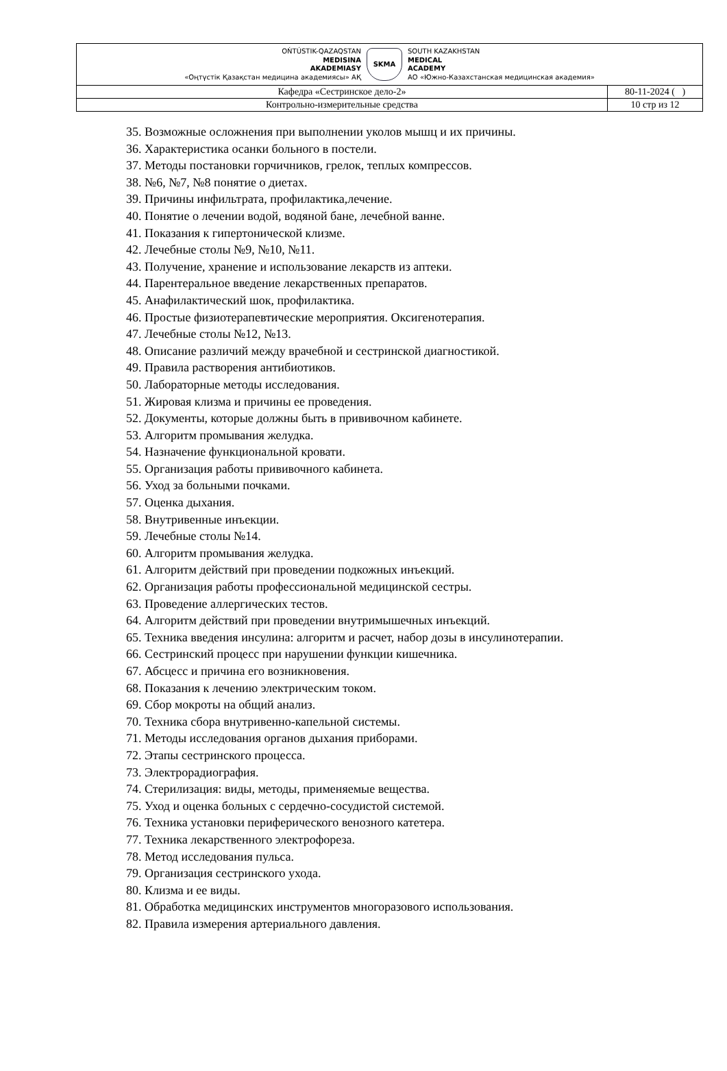| OŃTÚSTIK-QAZAQSTAN MEDISINA AKADEMIASY «Оңтүстік Қазақстан медицина академиясы» АҚ SKMA SOUTH KAZAKHSTAN MEDICAL ACADEMY АО «Южно-Казахстанская медицинская академия» | |
| Кафедра «Сестринское дело-2» | 80-11-2024 ( ) |
| Контрольно-измерительные средства | 10 стр из 12 |
35. Возможные осложнения при выполнении уколов мышц и их причины.
36. Характеристика осанки больного в постели.
37. Методы постановки горчичников, грелок, теплых компрессов.
38. №6, №7, №8 понятие о диетах.
39. Причины инфильтрата, профилактика,лечение.
40. Понятие о лечении водой, водяной бане, лечебной ванне.
41. Показания к гипертонической клизме.
42. Лечебные столы №9, №10, №11.
43. Получение, хранение и использование лекарств из аптеки.
44. Парентеральное введение лекарственных препаратов.
45. Анафилактический шок, профилактика.
46. Простые физиотерапевтические мероприятия. Оксигенотерапия.
47. Лечебные столы №12, №13.
48. Описание различий между врачебной и сестринской диагностикой.
49. Правила растворения антибиотиков.
50. Лабораторные методы исследования.
51. Жировая клизма и причины ее проведения.
52. Документы, которые должны быть в прививочном кабинете.
53. Алгоритм промывания желудка.
54. Назначение функциональной кровати.
55. Организация работы прививочного кабинета.
56. Уход за больными почками.
57. Оценка дыхания.
58. Внутривенные инъекции.
59. Лечебные столы №14.
60. Алгоритм промывания желудка.
61. Алгоритм действий при проведении подкожных инъекций.
62. Организация работы профессиональной медицинской сестры.
63. Проведение аллергических тестов.
64. Алгоритм действий при проведении внутримышечных инъекций.
65. Техника введения инсулина: алгоритм и расчет, набор дозы в инсулинотерапии.
66. Сестринский процесс при нарушении функции кишечника.
67. Абсцесс и причина его возникновения.
68. Показания к лечению электрическим током.
69. Сбор мокроты на общий анализ.
70. Техника сбора внутривенно-капельной системы.
71. Методы исследования органов дыхания приборами.
72. Этапы сестринского процесса.
73. Электрорадиография.
74. Стерилизация: виды, методы, применяемые вещества.
75. Уход и оценка больных с сердечно-сосудистой системой.
76. Техника установки периферического венозного катетера.
77. Техника лекарственного электрофореза.
78. Метод исследования пульса.
79. Организация сестринского ухода.
80. Клизма и ее виды.
81. Обработка медицинских инструментов многоразового использования.
82. Правила измерения артериального давления.